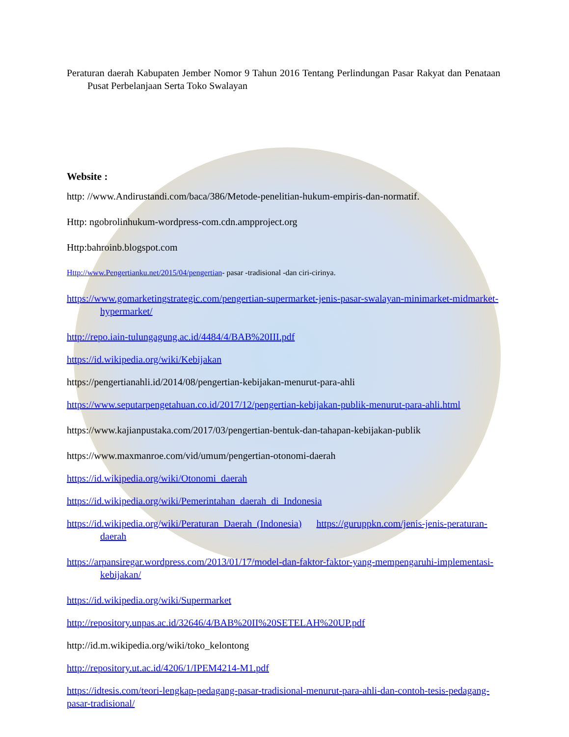Peraturan daerah Kabupaten Jember Nomor 9 Tahun 2016 Tentang Perlindungan Pasar Rakyat dan Penataan Pusat Perbelanjaan Serta Toko Swalayan
Website :
http: //www.Andirustandi.com/baca/386/Metode-penelitian-hukum-empiris-dan-normatif.
Http: ngobrolinhukum-wordpress-com.cdn.ampproject.org
Http:bahroinb.blogspot.com
Http://www.Pengertianku.net/2015/04/pengertian- pasar -tradisional -dan ciri-cirinya.
https://www.gomarketingstrategic.com/pengertian-supermarket-jenis-pasar-swalayan-minimarket-midmarket-hypermarket/
http://repo.iain-tulungagung.ac.id/4484/4/BAB%20III.pdf
https://id.wikipedia.org/wiki/Kebijakan
https://pengertianahli.id/2014/08/pengertian-kebijakan-menurut-para-ahli
https://www.seputarpengetahuan.co.id/2017/12/pengertian-kebijakan-publik-menurut-para-ahli.html
https://www.kajianpustaka.com/2017/03/pengertian-bentuk-dan-tahapan-kebijakan-publik
https://www.maxmanroe.com/vid/umum/pengertian-otonomi-daerah
https://id.wikipedia.org/wiki/Otonomi_daerah
https://id.wikipedia.org/wiki/Pemerintahan_daerah_di_Indonesia
https://id.wikipedia.org/wiki/Peraturan_Daerah_(Indonesia) https://guruppkn.com/jenis-jenis-peraturan-daerah
https://arpansiregar.wordpress.com/2013/01/17/model-dan-faktor-faktor-yang-mempengaruhi-implementasi-kebijakan/
https://id.wikipedia.org/wiki/Supermarket
http://repository.unpas.ac.id/32646/4/BAB%20II%20SETELAH%20UP.pdf
http://id.m.wikipedia.org/wiki/toko_kelontong
http://repository.ut.ac.id/4206/1/IPEM4214-M1.pdf
https://idtesis.com/teori-lengkap-pedagang-pasar-tradisional-menurut-para-ahli-dan-contoh-tesis-pedagang-pasar-tradisional/